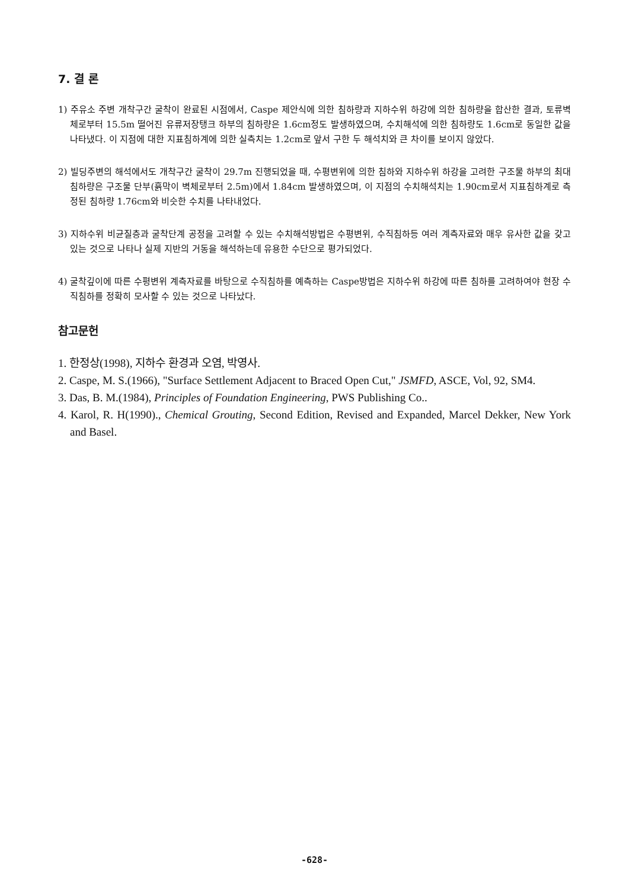7. 결 론
1) 주유소 주변 개착구간 굴착이 완료된 시점에서, Caspe 제안식에 의한 침하량과 지하수위 하강에 의한 침하량을 합산한 결과, 토류벽체로부터 15.5m 떨어진 유류저장탱크 하부의 침하량은 1.6cm정도 발생하였으며, 수치해석에 의한 침하량도 1.6cm로 동일한 값을 나타냈다. 이 지점에 대한 지표침하계에 의한 실측치는 1.2cm로 앞서 구한 두 해석치와 큰 차이를 보이지 않았다.
2) 빌딩주변의 해석에서도 개착구간 굴착이 29.7m 진행되었을 때, 수평변위에 의한 침하와 지하수위 하강을 고려한 구조물 하부의 최대 침하량은 구조물 단부(흙막이 벽체로부터 2.5m)에서 1.84cm 발생하였으며, 이 지점의 수치해석치는 1.90cm로서 지표침하계로 측정된 침하량 1.76cm와 비슷한 수치를 나타내었다.
3) 지하수위 비균질층과 굴착단계 공정을 고려할 수 있는 수치해석방법은 수평변위, 수직침하등 여러 계측자료와 매우 유사한 값을 갖고 있는 것으로 나타나 실제 지반의 거동을 해석하는데 유용한 수단으로 평가되었다.
4) 굴착깊이에 따른 수평변위 계측자료를 바탕으로 수직침하를 예측하는 Caspe방법은 지하수위 하강에 따른 침하를 고려하여야 현장 수직침하를 정확히 모사할 수 있는 것으로 나타났다.
참고문헌
1. 한정상(1998), 지하수 환경과 오염, 박영사.
2. Caspe, M. S.(1966), "Surface Settlement Adjacent to Braced Open Cut," JSMFD, ASCE, Vol, 92, SM4.
3. Das, B. M.(1984), Principles of Foundation Engineering, PWS Publishing Co..
4. Karol, R. H(1990)., Chemical Grouting, Second Edition, Revised and Expanded, Marcel Dekker, New York and Basel.
-628-